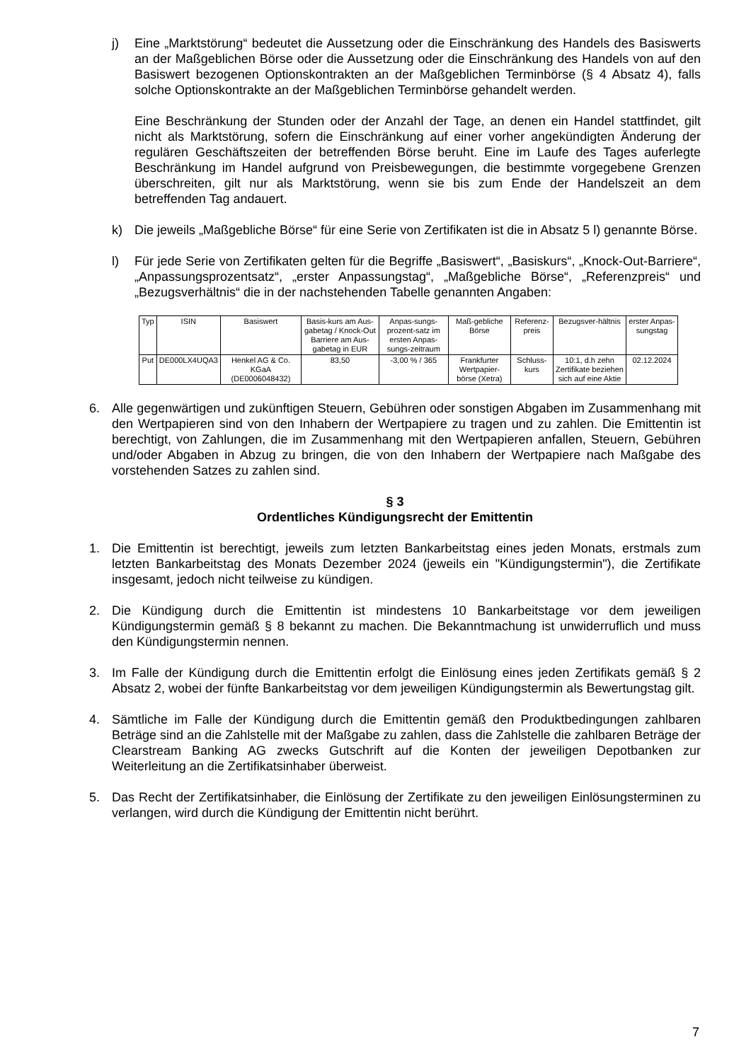j) Eine „Marktstörung“ bedeutet die Aussetzung oder die Einschränkung des Handels des Basiswerts an der Maßgeblichen Börse oder die Aussetzung oder die Einschränkung des Handels von auf den Basiswert bezogenen Optionskontrakten an der Maßgeblichen Terminbörse (§ 4 Absatz 4), falls solche Optionskontrakte an der Maßgeblichen Terminbörse gehandelt werden.
Eine Beschränkung der Stunden oder der Anzahl der Tage, an denen ein Handel stattfindet, gilt nicht als Marktstörung, sofern die Einschränkung auf einer vorher angekündigten Änderung der regulären Geschäftszeiten der betreffenden Börse beruht. Eine im Laufe des Tages auferlegte Beschränkung im Handel aufgrund von Preisbewegungen, die bestimmte vorgegebene Grenzen überschreiten, gilt nur als Marktstörung, wenn sie bis zum Ende der Handelszeit an dem betreffenden Tag andauert.
k) Die jeweils „Maßgebliche Börse“ für eine Serie von Zertifikaten ist die in Absatz 5 l) genannte Börse.
l) Für jede Serie von Zertifikaten gelten für die Begriffe „Basiswert“, „Basiskurs“, „Knock-Out-Barriere“, „Anpassungsprozentsatz“, „erster Anpassungstag“, „Maßgebliche Börse“, „Referenzpreis“ und „Bezugsverhältnis“ die in der nachstehenden Tabelle genannten Angaben:
| Typ | ISIN | Basiswert | Basis-kurs am Aus-gabetag / Knock-Out Barriere am Aus-gabetag in EUR | Anpas-sungs-prozent-satz im ersten Anpas-sungs-zeitraum | Maß-gebliche Börse | Referenz-preis | Bezugsver-hältnis | erster Anpas-sungstag |
| --- | --- | --- | --- | --- | --- | --- | --- | --- |
| Put | DE000LX4UQA3 | Henkel AG & Co. KGaA (DE0006048432) | 83,50 | -3,00 % / 365 | Frankfurter Wertpapier-börse (Xetra) | Schluss-kurs | 10:1, d.h zehn Zertifikate beziehen sich auf eine Aktie | 02.12.2024 |
6. Alle gegenwärtigen und zukünftigen Steuern, Gebühren oder sonstigen Abgaben im Zusammenhang mit den Wertpapieren sind von den Inhabern der Wertpapiere zu tragen und zu zahlen. Die Emittentin ist berechtigt, von Zahlungen, die im Zusammenhang mit den Wertpapieren anfallen, Steuern, Gebühren und/oder Abgaben in Abzug zu bringen, die von den Inhabern der Wertpapiere nach Maßgabe des vorstehenden Satzes zu zahlen sind.
§ 3
Ordentliches Kündigungsrecht der Emittentin
1. Die Emittentin ist berechtigt, jeweils zum letzten Bankarbeitstag eines jeden Monats, erstmals zum letzten Bankarbeitstag des Monats Dezember 2024 (jeweils ein "Kündigungstermin"), die Zertifikate insgesamt, jedoch nicht teilweise zu kündigen.
2. Die Kündigung durch die Emittentin ist mindestens 10 Bankarbeitstage vor dem jeweiligen Kündigungstermin gemäß § 8 bekannt zu machen. Die Bekanntmachung ist unwiderruflich und muss den Kündigungstermin nennen.
3. Im Falle der Kündigung durch die Emittentin erfolgt die Einlösung eines jeden Zertifikats gemäß § 2 Absatz 2, wobei der fünfte Bankarbeitstag vor dem jeweiligen Kündigungstermin als Bewertungstag gilt.
4. Sämtliche im Falle der Kündigung durch die Emittentin gemäß den Produktbedingungen zahlbaren Beträge sind an die Zahlstelle mit der Maßgabe zu zahlen, dass die Zahlstelle die zahlbaren Beträge der Clearstream Banking AG zwecks Gutschrift auf die Konten der jeweiligen Depotbanken zur Weiterleitung an die Zertifikatsinhaber überweist.
5. Das Recht der Zertifikatsinhaber, die Einlösung der Zertifikate zu den jeweiligen Einlösungsterminen zu verlangen, wird durch die Kündigung der Emittentin nicht berührt.
7